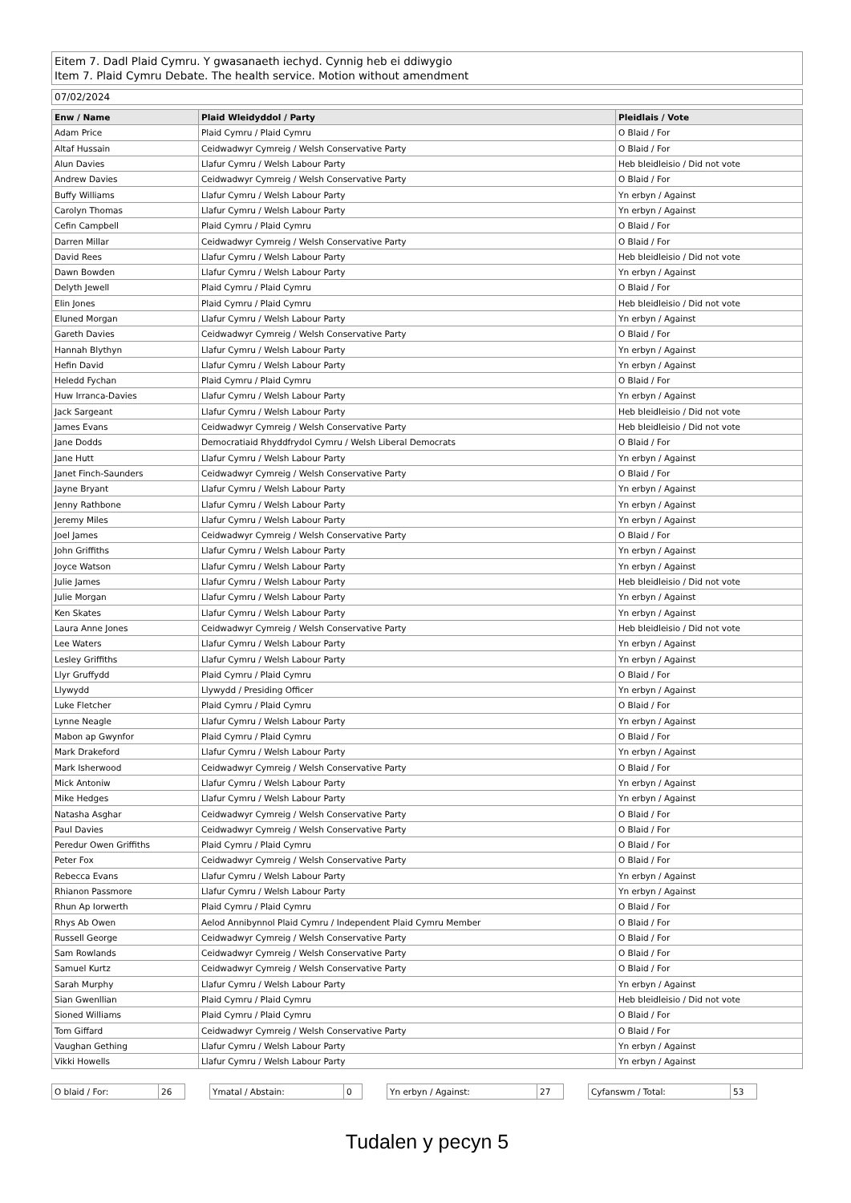Eitem 7. Dadl Plaid Cymru. Y gwasanaeth iechyd. Cynnig heb ei ddiwygio
Item 7. Plaid Cymru Debate. The health service. Motion without amendment
07/02/2024
| Enw / Name | Plaid Wleidyddol / Party | Pleidlais / Vote |
| --- | --- | --- |
| Adam Price | Plaid Cymru / Plaid Cymru | O Blaid / For |
| Altaf Hussain | Ceidwadwyr Cymreig / Welsh Conservative Party | O Blaid / For |
| Alun Davies | Llafur Cymru / Welsh Labour Party | Heb bleidleisio / Did not vote |
| Andrew Davies | Ceidwadwyr Cymreig / Welsh Conservative Party | O Blaid / For |
| Buffy Williams | Llafur Cymru / Welsh Labour Party | Yn erbyn / Against |
| Carolyn Thomas | Llafur Cymru / Welsh Labour Party | Yn erbyn / Against |
| Cefin Campbell | Plaid Cymru / Plaid Cymru | O Blaid / For |
| Darren Millar | Ceidwadwyr Cymreig / Welsh Conservative Party | O Blaid / For |
| David Rees | Llafur Cymru / Welsh Labour Party | Heb bleidleisio / Did not vote |
| Dawn Bowden | Llafur Cymru / Welsh Labour Party | Yn erbyn / Against |
| Delyth Jewell | Plaid Cymru / Plaid Cymru | O Blaid / For |
| Elin Jones | Plaid Cymru / Plaid Cymru | Heb bleidleisio / Did not vote |
| Eluned Morgan | Llafur Cymru / Welsh Labour Party | Yn erbyn / Against |
| Gareth Davies | Ceidwadwyr Cymreig / Welsh Conservative Party | O Blaid / For |
| Hannah Blythyn | Llafur Cymru / Welsh Labour Party | Yn erbyn / Against |
| Hefin David | Llafur Cymru / Welsh Labour Party | Yn erbyn / Against |
| Heledd Fychan | Plaid Cymru / Plaid Cymru | O Blaid / For |
| Huw Irranca-Davies | Llafur Cymru / Welsh Labour Party | Yn erbyn / Against |
| Jack Sargeant | Llafur Cymru / Welsh Labour Party | Heb bleidleisio / Did not vote |
| James Evans | Ceidwadwyr Cymreig / Welsh Conservative Party | Heb bleidleisio / Did not vote |
| Jane Dodds | Democratiaid Rhyddfrydol Cymru / Welsh Liberal Democrats | O Blaid / For |
| Jane Hutt | Llafur Cymru / Welsh Labour Party | Yn erbyn / Against |
| Janet Finch-Saunders | Ceidwadwyr Cymreig / Welsh Conservative Party | O Blaid / For |
| Jayne Bryant | Llafur Cymru / Welsh Labour Party | Yn erbyn / Against |
| Jenny Rathbone | Llafur Cymru / Welsh Labour Party | Yn erbyn / Against |
| Jeremy Miles | Llafur Cymru / Welsh Labour Party | Yn erbyn / Against |
| Joel James | Ceidwadwyr Cymreig / Welsh Conservative Party | O Blaid / For |
| John Griffiths | Llafur Cymru / Welsh Labour Party | Yn erbyn / Against |
| Joyce Watson | Llafur Cymru / Welsh Labour Party | Yn erbyn / Against |
| Julie James | Llafur Cymru / Welsh Labour Party | Heb bleidleisio / Did not vote |
| Julie Morgan | Llafur Cymru / Welsh Labour Party | Yn erbyn / Against |
| Ken Skates | Llafur Cymru / Welsh Labour Party | Yn erbyn / Against |
| Laura Anne Jones | Ceidwadwyr Cymreig / Welsh Conservative Party | Heb bleidleisio / Did not vote |
| Lee Waters | Llafur Cymru / Welsh Labour Party | Yn erbyn / Against |
| Lesley Griffiths | Llafur Cymru / Welsh Labour Party | Yn erbyn / Against |
| Llyr Gruffydd | Plaid Cymru / Plaid Cymru | O Blaid / For |
| Llywydd | Llywydd / Presiding Officer | Yn erbyn / Against |
| Luke Fletcher | Plaid Cymru / Plaid Cymru | O Blaid / For |
| Lynne Neagle | Llafur Cymru / Welsh Labour Party | Yn erbyn / Against |
| Mabon ap Gwynfor | Plaid Cymru / Plaid Cymru | O Blaid / For |
| Mark Drakeford | Llafur Cymru / Welsh Labour Party | Yn erbyn / Against |
| Mark Isherwood | Ceidwadwyr Cymreig / Welsh Conservative Party | O Blaid / For |
| Mick Antoniw | Llafur Cymru / Welsh Labour Party | Yn erbyn / Against |
| Mike Hedges | Llafur Cymru / Welsh Labour Party | Yn erbyn / Against |
| Natasha Asghar | Ceidwadwyr Cymreig / Welsh Conservative Party | O Blaid / For |
| Paul Davies | Ceidwadwyr Cymreig / Welsh Conservative Party | O Blaid / For |
| Peredur Owen Griffiths | Plaid Cymru / Plaid Cymru | O Blaid / For |
| Peter Fox | Ceidwadwyr Cymreig / Welsh Conservative Party | O Blaid / For |
| Rebecca Evans | Llafur Cymru / Welsh Labour Party | Yn erbyn / Against |
| Rhianon Passmore | Llafur Cymru / Welsh Labour Party | Yn erbyn / Against |
| Rhun Ap Iorwerth | Plaid Cymru / Plaid Cymru | O Blaid / For |
| Rhys Ab Owen | Aelod Annibynnol Plaid Cymru / Independent Plaid Cymru Member | O Blaid / For |
| Russell George | Ceidwadwyr Cymreig / Welsh Conservative Party | O Blaid / For |
| Sam Rowlands | Ceidwadwyr Cymreig / Welsh Conservative Party | O Blaid / For |
| Samuel Kurtz | Ceidwadwyr Cymreig / Welsh Conservative Party | O Blaid / For |
| Sarah Murphy | Llafur Cymru / Welsh Labour Party | Yn erbyn / Against |
| Sian Gwenllian | Plaid Cymru / Plaid Cymru | Heb bleidleisio / Did not vote |
| Sioned Williams | Plaid Cymru / Plaid Cymru | O Blaid / For |
| Tom Giffard | Ceidwadwyr Cymreig / Welsh Conservative Party | O Blaid / For |
| Vaughan Gething | Llafur Cymru / Welsh Labour Party | Yn erbyn / Against |
| Vikki Howells | Llafur Cymru / Welsh Labour Party | Yn erbyn / Against |
| O blaid / For: | 26 |
| Ymatal / Abstain: | 0 |
| Yn erbyn / Against: | 27 |
| Cyfanswm / Total: | 53 |
Tudalen y pecyn 5